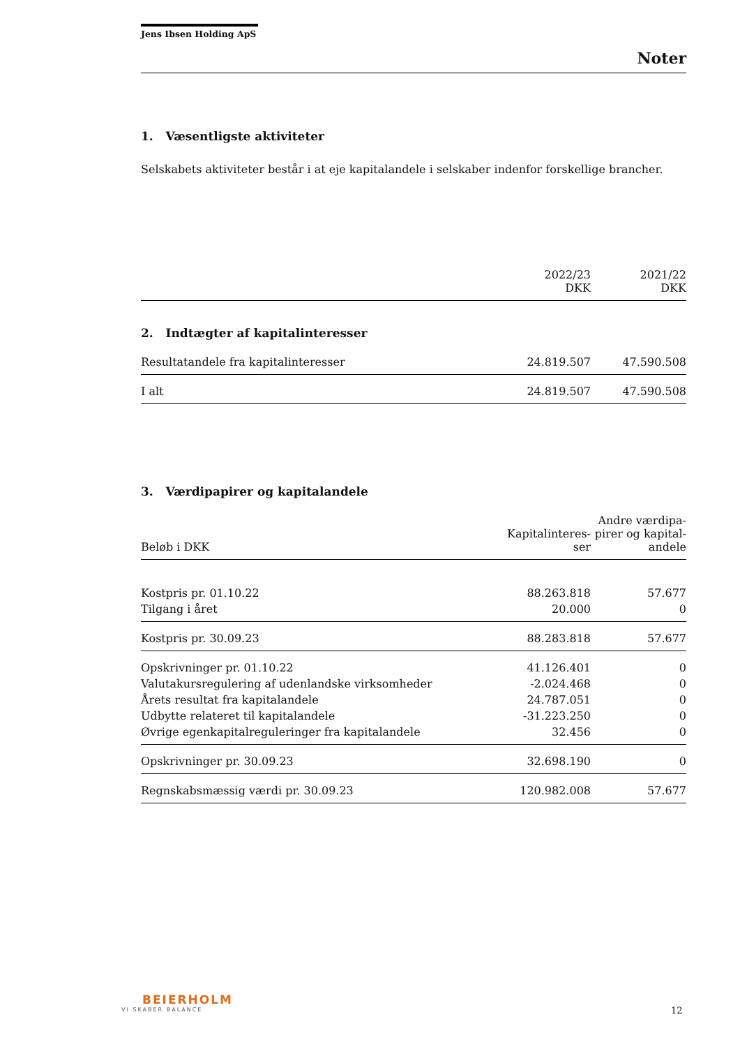Jens Ibsen Holding ApS
Noter
1. Væsentligste aktiviteter
Selskabets aktiviteter består i at eje kapitalandele i selskaber indenfor forskellige brancher.
| | 2022/23 DKK | 2021/22 DKK |
| --- | --- | --- |
2. Indtægter af kapitalinteresser
| Resultatandele fra kapitalinteresser | 24.819.507 | 47.590.508 |
| I alt | 24.819.507 | 47.590.508 |
3. Værdipapirer og kapitalandele
| Beløb i DKK | Kapitalinteres-ser | Andre værdipa-pirer og kapital-andele |
| --- | --- | --- |
| Kostpris pr. 01.10.22 | 88.263.818 | 57.677 |
| Tilgang i året | 20.000 | 0 |
| Kostpris pr. 30.09.23 | 88.283.818 | 57.677 |
| Opskrivninger pr. 01.10.22 | 41.126.401 | 0 |
| Valutakursregulering af udenlandske virksomheder | -2.024.468 | 0 |
| Årets resultat fra kapitalandele | 24.787.051 | 0 |
| Udbytte relateret til kapitalandele | -31.223.250 | 0 |
| Øvrige egenkapitalreguleringer fra kapitalandele | 32.456 | 0 |
| Opskrivninger pr. 30.09.23 | 32.698.190 | 0 |
| Regnskabsmæssig værdi pr. 30.09.23 | 120.982.008 | 57.677 |
BEIERHOLM
VI SKABER BALANCE
12